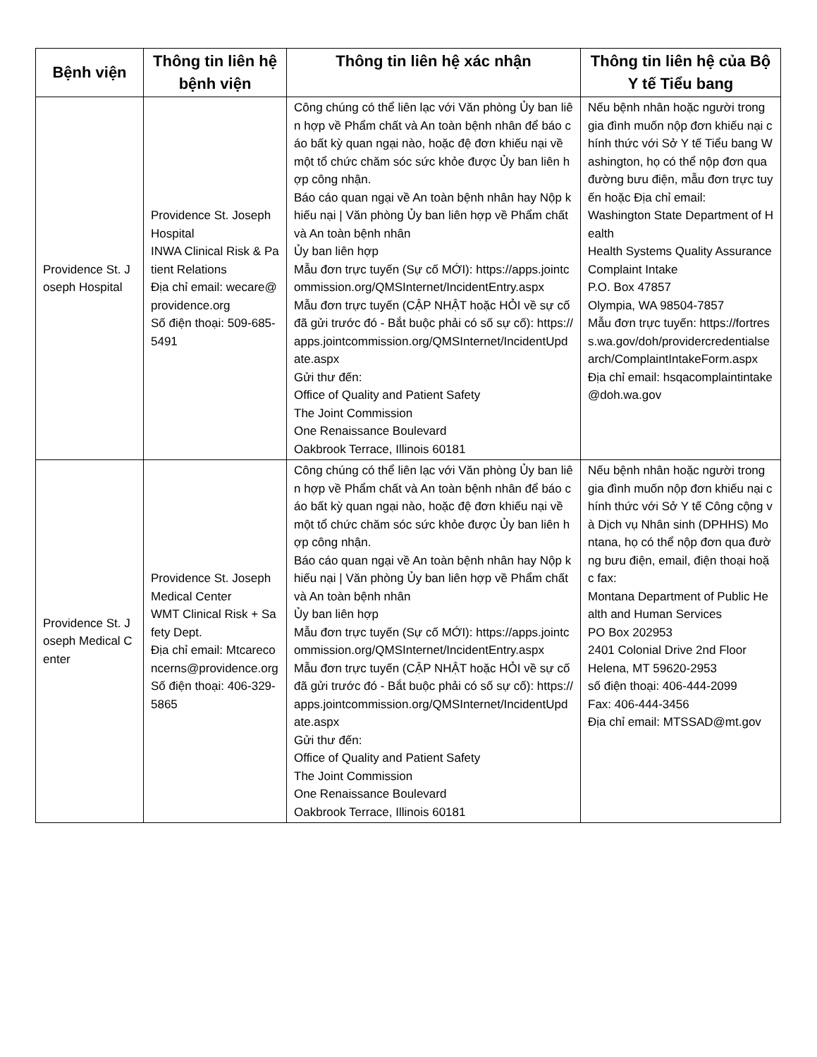| Bệnh viện | Thông tin liên hệ bệnh viện | Thông tin liên hệ xác nhận | Thông tin liên hệ của Bộ Y tế Tiểu bang |
| --- | --- | --- | --- |
| Providence St. Joseph Hospital | Providence St. Joseph Hospital INWA Clinical Risk & Patient Relations Địa chỉ email: wecare@providence.org Số điện thoại: 509-685-5491 | Công chúng có thể liên lạc với Văn phòng Ủy ban liên hợp về Phẩm chất và An toàn bệnh nhân để báo cáo bất kỳ quan ngại nào, hoặc đệ đơn khiếu nại về một tổ chức chăm sóc sức khỏe được Ủy ban liên hợp công nhận. Báo cáo quan ngại về An toàn bệnh nhân hay Nộp khiếu nại / Văn phòng Ủy ban liên hợp về Phẩm chất và An toàn bệnh nhân Ủy ban liên hợp Mẫu đơn trực tuyến (Sự cố MỚI): https://apps.jointcommission.org/QMSInternet/IncidentEntry.aspx Mẫu đơn trực tuyến (CẬP NHẬT hoặc HỎI về sự cố đã gửi trước đó - Bắt buộc phải có số sự cố): https://apps.jointcommission.org/QMSInternet/IncidentUpdate.aspx Gửi thư đến: Office of Quality and Patient Safety The Joint Commission One Renaissance Boulevard Oakbrook Terrace, Illinois 60181 | Nếu bệnh nhân hoặc người trong gia đình muốn nộp đơn khiếu nại chính thức với Sở Y tế Tiểu bang Washington, họ có thể nộp đơn qua đường bưu điện, mẫu đơn trực tuyến hoặc Địa chỉ email: Washington State Department of Health Health Systems Quality Assurance Complaint Intake P.O. Box 47857 Olympia, WA 98504-7857 Mẫu đơn trực tuyến: https://fortress.wa.gov/doh/providercredentialsearch/ComplaintIntakeForm.aspx Địa chỉ email: hsqacomplaintintake@doh.wa.gov |
| Providence St. Joseph Medical Center | Providence St. Joseph Medical Center WMT Clinical Risk + Safety Dept. Địa chỉ email: Mtcareconcerns@providence.org Số điện thoại: 406-329-5865 | Công chúng có thể liên lạc với Văn phòng Ủy ban liên hợp về Phẩm chất và An toàn bệnh nhân để báo cáo bất kỳ quan ngại nào, hoặc đệ đơn khiếu nại về một tổ chức chăm sóc sức khỏe được Ủy ban liên hợp công nhận. Báo cáo quan ngại về An toàn bệnh nhân hay Nộp khiếu nại / Văn phòng Ủy ban liên hợp về Phẩm chất và An toàn bệnh nhân Ủy ban liên hợp Mẫu đơn trực tuyến (Sự cố MỚI): https://apps.jointcommission.org/QMSInternet/IncidentEntry.aspx Mẫu đơn trực tuyến (CẬP NHẬT hoặc HỎI về sự cố đã gửi trước đó - Bắt buộc phải có số sự cố): https://apps.jointcommission.org/QMSInternet/IncidentUpdate.aspx Gửi thư đến: Office of Quality and Patient Safety The Joint Commission One Renaissance Boulevard Oakbrook Terrace, Illinois 60181 | Nếu bệnh nhân hoặc người trong gia đình muốn nộp đơn khiếu nại chính thức với Sở Y tế Công cộng và Dịch vụ Nhân sinh (DPHHS) Montana, họ có thể nộp đơn qua đường bưu điện, email, điện thoại hoặc fax: Montana Department of Public Health and Human Services PO Box 202953 2401 Colonial Drive 2nd Floor Helena, MT 59620-2953 số điện thoại: 406-444-2099 Fax: 406-444-3456 Địa chỉ email: MTSSAD@mt.gov |